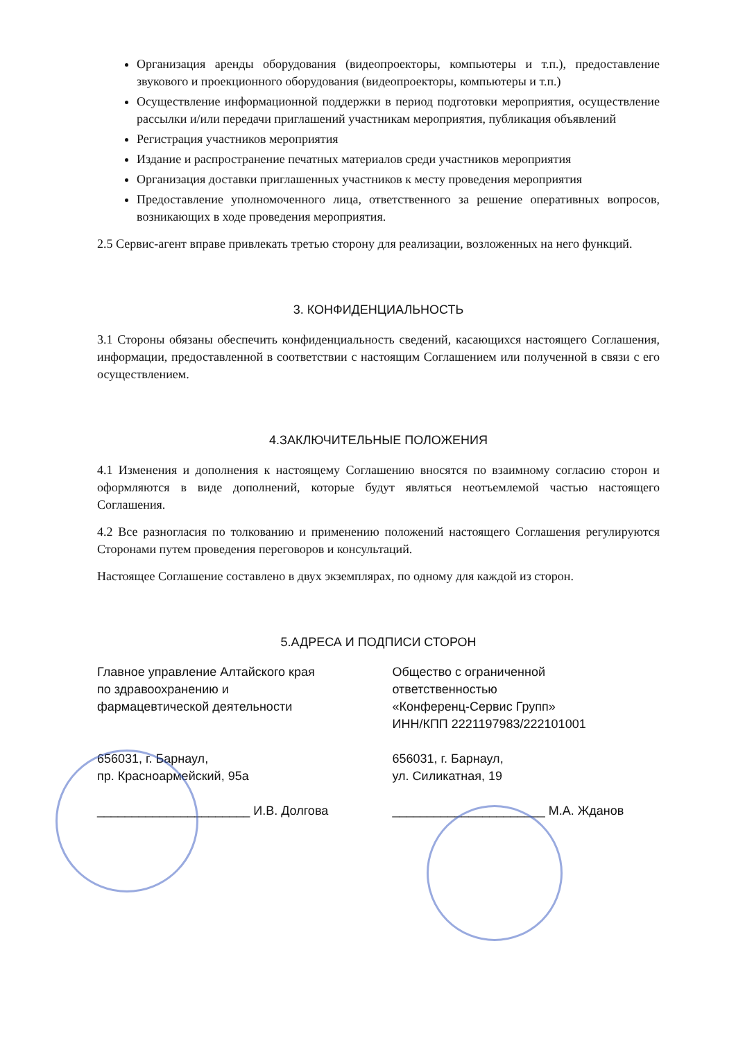Организация аренды оборудования (видеопроекторы, компьютеры и т.п.), предоставление звукового и проекционного оборудования (видеопроекторы, компьютеры и т.п.)
Осуществление информационной поддержки в период подготовки мероприятия, осуществление рассылки и/или передачи приглашений участникам мероприятия, публикация объявлений
Регистрация участников мероприятия
Издание и распространение печатных материалов среди участников мероприятия
Организация доставки приглашенных участников к месту проведения мероприятия
Предоставление уполномоченного лица, ответственного за решение оперативных вопросов, возникающих в ходе проведения мероприятия.
2.5 Сервис-агент вправе привлекать третью сторону для реализации, возложенных на него функций.
3. КОНФИДЕНЦИАЛЬНОСТЬ
3.1 Стороны обязаны обеспечить конфиденциальность сведений, касающихся настоящего Соглашения, информации, предоставленной в соответствии с настоящим Соглашением или полученной в связи с его осуществлением.
4.ЗАКЛЮЧИТЕЛЬНЫЕ ПОЛОЖЕНИЯ
4.1 Изменения и дополнения к настоящему Соглашению вносятся по взаимному согласию сторон и оформляются в виде дополнений, которые будут являться неотъемлемой частью настоящего Соглашения.
4.2 Все разногласия по толкованию и применению положений настоящего Соглашения регулируются Сторонами путем проведения переговоров и консультаций.
Настоящее Соглашение составлено в двух экземплярах, по одному для каждой из сторон.
5.АДРЕСА И ПОДПИСИ СТОРОН
Главное управление Алтайского края
по здравоохранению и
фармацевтической деятельности
656031, г. Барнаул,
пр. Красноармейский, 95а
______________________ И.В. Долгова
Общество с ограниченной
ответственностью
«Конференц-Сервис Групп»
ИНН/КПП 2221197983/222101001
656031, г. Барнаул,
ул. Силикатная, 19
______________________ М.А. Жданов